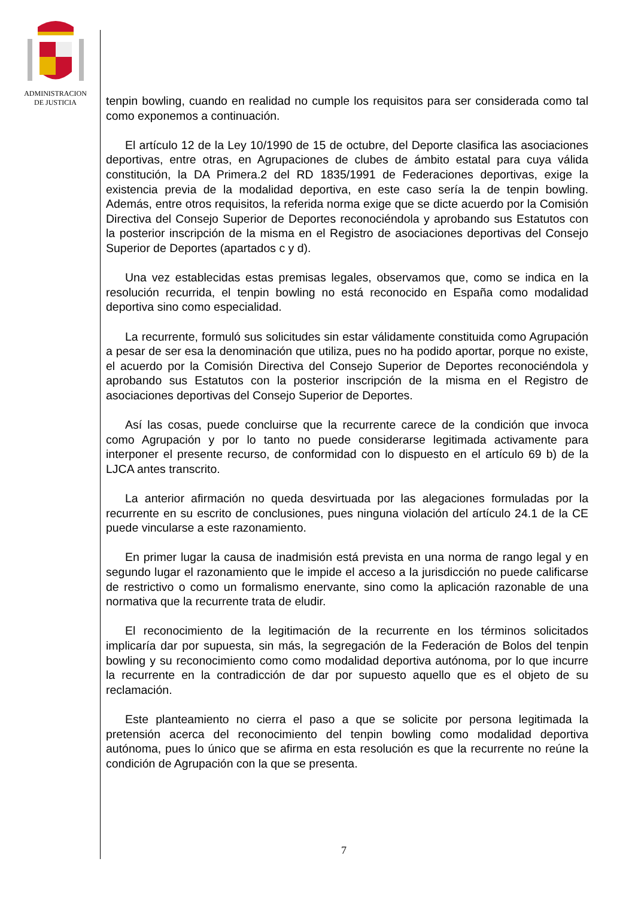ADMINISTRACION
DE JUSTICIA
tenpin bowling, cuando en realidad no cumple los requisitos para ser considerada como tal como exponemos a continuación.
El artículo 12 de la Ley 10/1990 de 15 de octubre, del Deporte clasifica las asociaciones deportivas, entre otras, en Agrupaciones de clubes de ámbito estatal para cuya válida constitución, la DA Primera.2 del RD 1835/1991 de Federaciones deportivas, exige la existencia previa de la modalidad deportiva, en este caso sería la de tenpin bowling. Además, entre otros requisitos, la referida norma exige que se dicte acuerdo por la Comisión Directiva del Consejo Superior de Deportes reconociéndola y aprobando sus Estatutos con la posterior inscripción de la misma en el Registro de asociaciones deportivas del Consejo Superior de Deportes (apartados c y d).
Una vez establecidas estas premisas legales, observamos que, como se indica en la resolución recurrida, el tenpin bowling no está reconocido en España como modalidad deportiva sino como especialidad.
La recurrente, formuló sus solicitudes sin estar válidamente constituida como Agrupación a pesar de ser esa la denominación que utiliza, pues no ha podido aportar, porque no existe, el acuerdo por la Comisión Directiva del Consejo Superior de Deportes reconociéndola y aprobando sus Estatutos con la posterior inscripción de la misma en el Registro de asociaciones deportivas del Consejo Superior de Deportes.
Así las cosas, puede concluirse que la recurrente carece de la condición que invoca como Agrupación y por lo tanto no puede considerarse legitimada activamente para interponer el presente recurso, de conformidad con lo dispuesto en el artículo 69 b) de la LJCA antes transcrito.
La anterior afirmación no queda desvirtuada por las alegaciones formuladas por la recurrente en su escrito de conclusiones, pues ninguna violación del artículo 24.1 de la CE puede vincularse a este razonamiento.
En primer lugar la causa de inadmisión está prevista en una norma de rango legal y en segundo lugar el razonamiento que le impide el acceso a la jurisdicción no puede calificarse de restrictivo o como un formalismo enervante, sino como la aplicación razonable de una normativa que la recurrente trata de eludir.
El reconocimiento de la legitimación de la recurrente en los términos solicitados implicaría dar por supuesta, sin más, la segregación de la Federación de Bolos del tenpin bowling y su reconocimiento como como modalidad deportiva autónoma, por lo que incurre la recurrente en la contradicción de dar por supuesto aquello que es el objeto de su reclamación.
Este planteamiento no cierra el paso a que se solicite por persona legitimada la pretensión acerca del reconocimiento del tenpin bowling como modalidad deportiva autónoma, pues lo único que se afirma en esta resolución es que la recurrente no reúne la condición de Agrupación con la que se presenta.
7